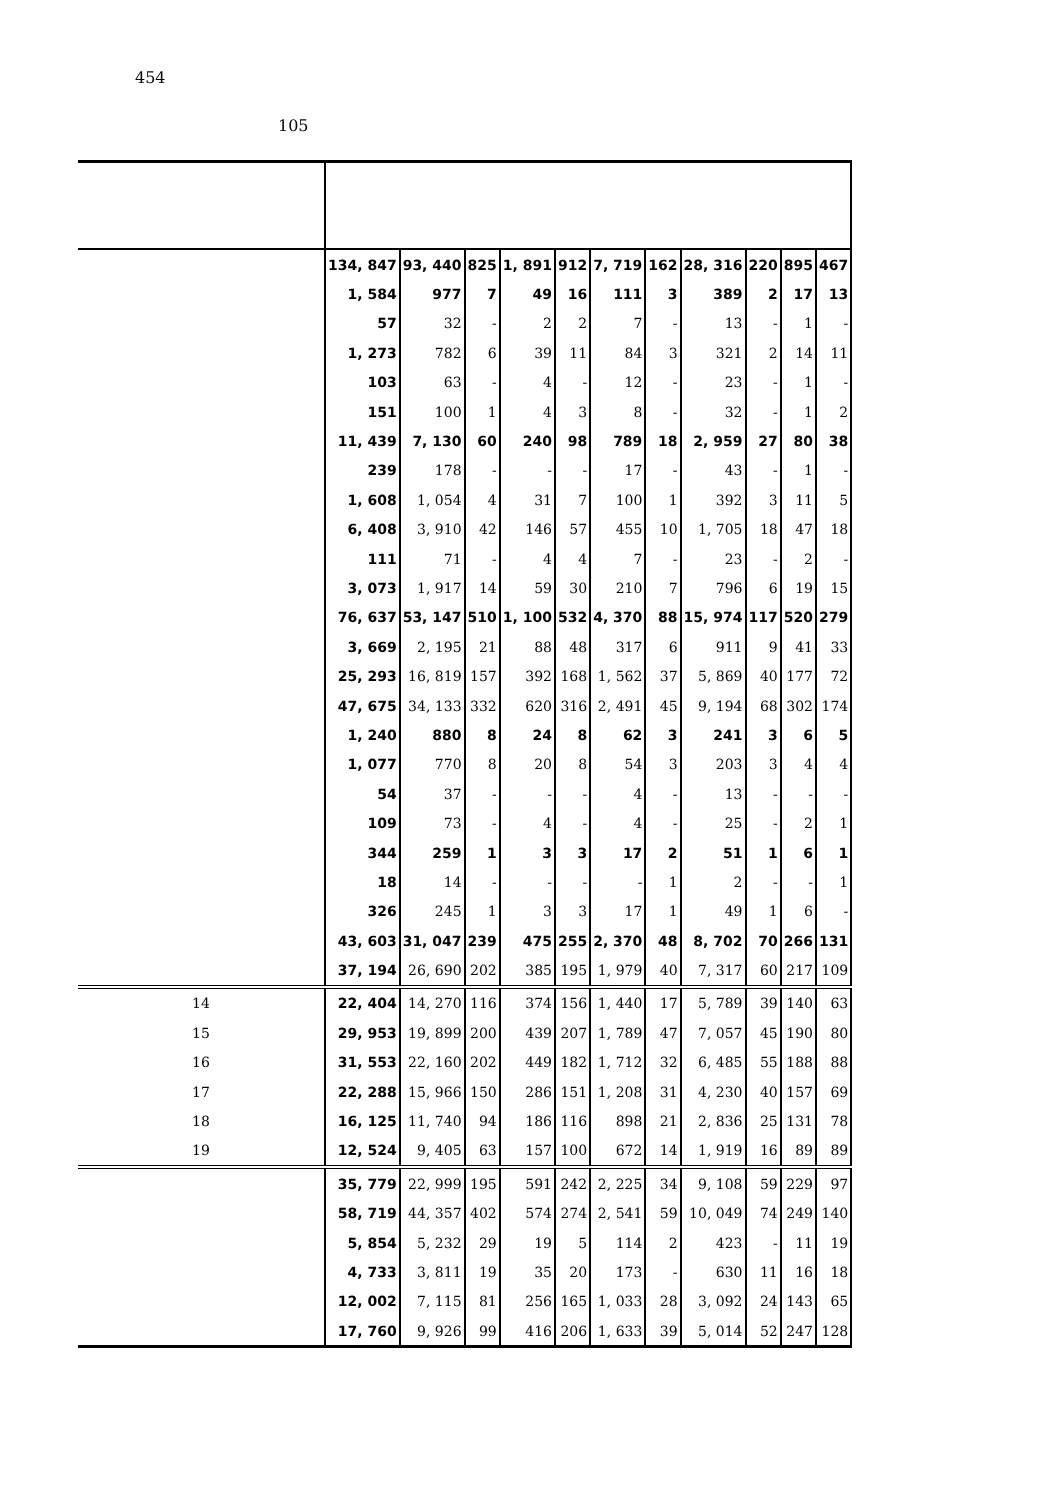454
105
| | 134, 847 | 93, 440 | 825 | 1, 891 | 912 | 7, 719 | 162 | 28, 316 | 220 | 895 | 467 |
| | 1, 584 | 977 | 7 | 49 | 16 | 111 | 3 | 389 | 2 | 17 | 13 |
| | 57 | 32 | - | 2 | 2 | 7 | - | 13 | - | 1 | - |
| | 1, 273 | 782 | 6 | 39 | 11 | 84 | 3 | 321 | 2 | 14 | 11 |
| | 103 | 63 | - | 4 | - | 12 | - | 23 | - | 1 | - |
| | 151 | 100 | 1 | 4 | 3 | 8 | - | 32 | - | 1 | 2 |
| | 11, 439 | 7, 130 | 60 | 240 | 98 | 789 | 18 | 2, 959 | 27 | 80 | 38 |
| | 239 | 178 | - | - | - | 17 | - | 43 | - | 1 | - |
| | 1, 608 | 1, 054 | 4 | 31 | 7 | 100 | 1 | 392 | 3 | 11 | 5 |
| | 6, 408 | 3, 910 | 42 | 146 | 57 | 455 | 10 | 1, 705 | 18 | 47 | 18 |
| | 111 | 71 | - | 4 | 4 | 7 | - | 23 | - | 2 | - |
| | 3, 073 | 1, 917 | 14 | 59 | 30 | 210 | 7 | 796 | 6 | 19 | 15 |
| | 76, 637 | 53, 147 | 510 | 1, 100 | 532 | 4, 370 | 88 | 15, 974 | 117 | 520 | 279 |
| | 3, 669 | 2, 195 | 21 | 88 | 48 | 317 | 6 | 911 | 9 | 41 | 33 |
| | 25, 293 | 16, 819 | 157 | 392 | 168 | 1, 562 | 37 | 5, 869 | 40 | 177 | 72 |
| | 47, 675 | 34, 133 | 332 | 620 | 316 | 2, 491 | 45 | 9, 194 | 68 | 302 | 174 |
| | 1, 240 | 880 | 8 | 24 | 8 | 62 | 3 | 241 | 3 | 6 | 5 |
| | 1, 077 | 770 | 8 | 20 | 8 | 54 | 3 | 203 | 3 | 4 | 4 |
| | 54 | 37 | - | - | - | 4 | - | 13 | - | - | - |
| | 109 | 73 | - | 4 | - | 4 | - | 25 | - | 2 | 1 |
| | 344 | 259 | 1 | 3 | 3 | 17 | 2 | 51 | 1 | 6 | 1 |
| | 18 | 14 | - | - | - | - | 1 | 2 | - | - | 1 |
| | 326 | 245 | 1 | 3 | 3 | 17 | 1 | 49 | 1 | 6 | - |
| | 43, 603 | 31, 047 | 239 | 475 | 255 | 2, 370 | 48 | 8, 702 | 70 | 266 | 131 |
| | 37, 194 | 26, 690 | 202 | 385 | 195 | 1, 979 | 40 | 7, 317 | 60 | 217 | 109 |
| 14 | 22, 404 | 14, 270 | 116 | 374 | 156 | 1, 440 | 17 | 5, 789 | 39 | 140 | 63 |
| 15 | 29, 953 | 19, 899 | 200 | 439 | 207 | 1, 789 | 47 | 7, 057 | 45 | 190 | 80 |
| 16 | 31, 553 | 22, 160 | 202 | 449 | 182 | 1, 712 | 32 | 6, 485 | 55 | 188 | 88 |
| 17 | 22, 288 | 15, 966 | 150 | 286 | 151 | 1, 208 | 31 | 4, 230 | 40 | 157 | 69 |
| 18 | 16, 125 | 11, 740 | 94 | 186 | 116 | 898 | 21 | 2, 836 | 25 | 131 | 78 |
| 19 | 12, 524 | 9, 405 | 63 | 157 | 100 | 672 | 14 | 1, 919 | 16 | 89 | 89 |
| | 35, 779 | 22, 999 | 195 | 591 | 242 | 2, 225 | 34 | 9, 108 | 59 | 229 | 97 |
| | 58, 719 | 44, 357 | 402 | 574 | 274 | 2, 541 | 59 | 10, 049 | 74 | 249 | 140 |
| | 5, 854 | 5, 232 | 29 | 19 | 5 | 114 | 2 | 423 | - | 11 | 19 |
| | 4, 733 | 3, 811 | 19 | 35 | 20 | 173 | - | 630 | 11 | 16 | 18 |
| | 12, 002 | 7, 115 | 81 | 256 | 165 | 1, 033 | 28 | 3, 092 | 24 | 143 | 65 |
| | 17, 760 | 9, 926 | 99 | 416 | 206 | 1, 633 | 39 | 5, 014 | 52 | 247 | 128 |